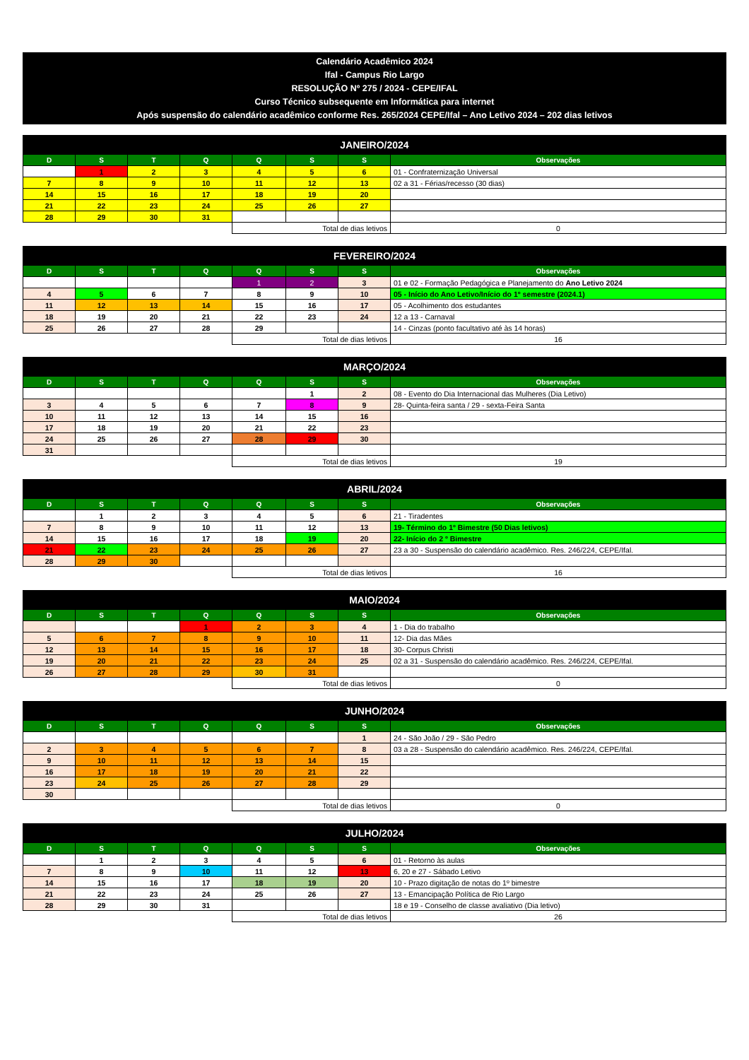Calendário Acadêmico 2024
Ifal - Campus Rio Largo
RESOLUÇÃO Nº 275 / 2024 - CEPE/IFAL
Curso Técnico subsequente em Informática para internet
Após suspensão do calendário acadêmico conforme Res. 265/2024 CEPE/Ifal – Ano Letivo 2024 – 202 dias letivos
| JANEIRO/2024 | | | | | | | |
| --- | --- | --- | --- | --- | --- | --- | --- |
| D | S | T | Q | Q | S | S | Observações |
| | 1 | 2 | 3 | 4 | 5 | 6 | 01 - Confraternização Universal |
| 7 | 8 | 9 | 10 | 11 | 12 | 13 | 02 a 31 - Férias/recesso (30 dias) |
| 14 | 15 | 16 | 17 | 18 | 19 | 20 | |
| 21 | 22 | 23 | 24 | 25 | 26 | 27 | |
| 28 | 29 | 30 | 31 | | | | |
| | | | | Total de dias letivos | | | 0 |
| FEVEREIRO/2024 | | | | | | | |
| --- | --- | --- | --- | --- | --- | --- | --- |
| D | S | T | Q | Q | S | S | Observações |
| | | | | 1 | 2 | 3 | 01 e 02 - Formação Pedagógica e Planejamento do Ano Letivo 2024 |
| 4 | 5 | 6 | 7 | 8 | 9 | 10 | 05 - Início do Ano Letivo/Início do 1º semestre (2024.1) |
| 11 | 12 | 13 | 14 | 15 | 16 | 17 | 05 - Acolhimento dos estudantes |
| 18 | 19 | 20 | 21 | 22 | 23 | 24 | 12 a 13 - Carnaval |
| 25 | 26 | 27 | 28 | 29 | | | 14 - Cinzas (ponto facultativo até às 14 horas) |
| | | | | Total de dias letivos | | | 16 |
| MARÇO/2024 | | | | | | | |
| --- | --- | --- | --- | --- | --- | --- | --- |
| D | S | T | Q | Q | S | S | Observações |
| | | | | | 1 | 2 | 08 - Evento do Dia Internacional das Mulheres (Dia Letivo) |
| 3 | 4 | 5 | 6 | 7 | 8 | 9 | 28- Quinta-feira santa / 29 - sexta-Feira Santa |
| 10 | 11 | 12 | 13 | 14 | 15 | 16 | |
| 17 | 18 | 19 | 20 | 21 | 22 | 23 | |
| 24 | 25 | 26 | 27 | 28 | 29 | 30 | |
| 31 | | | | | | | |
| | | | | Total de dias letivos | | | 19 |
| ABRIL/2024 | | | | | | | |
| --- | --- | --- | --- | --- | --- | --- | --- |
| D | S | T | Q | Q | S | S | Observações |
| | 1 | 2 | 3 | 4 | 5 | 6 | 21 - Tiradentes |
| 7 | 8 | 9 | 10 | 11 | 12 | 13 | 19- Término do 1º Bimestre (50 Dias letivos) |
| 14 | 15 | 16 | 17 | 18 | 19 | 20 | 22- Início do 2 º Bimestre |
| 21 | 22 | 23 | 24 | 25 | 26 | 27 | 23 a 30 - Suspensão do calendário acadêmico. Res. 246/224, CEPE/Ifal. |
| 28 | 29 | 30 | | | | | |
| | | | | Total de dias letivos | | | 16 |
| MAIO/2024 | | | | | | | |
| --- | --- | --- | --- | --- | --- | --- | --- |
| D | S | T | Q | Q | S | S | Observações |
| | | | 1 | 2 | 3 | 4 | 1 - Dia do trabalho |
| 5 | 6 | 7 | 8 | 9 | 10 | 11 | 12- Dia das Mães |
| 12 | 13 | 14 | 15 | 16 | 17 | 18 | 30- Corpus Christi |
| 19 | 20 | 21 | 22 | 23 | 24 | 25 | 02 a 31 - Suspensão do calendário acadêmico. Res. 246/224, CEPE/Ifal. |
| 26 | 27 | 28 | 29 | 30 | 31 | | |
| | | | | Total de dias letivos | | | 0 |
| JUNHO/2024 | | | | | | | |
| --- | --- | --- | --- | --- | --- | --- | --- |
| D | S | T | Q | Q | S | S | Observações |
| | | | | | | 1 | 24 - São João / 29 - São Pedro |
| 2 | 3 | 4 | 5 | 6 | 7 | 8 | 03 a 28 - Suspensão do calendário acadêmico. Res. 246/224, CEPE/Ifal. |
| 9 | 10 | 11 | 12 | 13 | 14 | 15 | |
| 16 | 17 | 18 | 19 | 20 | 21 | 22 | |
| 23 | 24 | 25 | 26 | 27 | 28 | 29 | |
| 30 | | | | | | | |
| | | | | Total de dias letivos | | | 0 |
| JULHO/2024 | | | | | | | |
| --- | --- | --- | --- | --- | --- | --- | --- |
| D | S | T | Q | Q | S | S | Observações |
| | 1 | 2 | 3 | 4 | 5 | 6 | 01 - Retorno às aulas |
| 7 | 8 | 9 | 10 | 11 | 12 | 13 | 6, 20 e 27 - Sábado Letivo |
| 14 | 15 | 16 | 17 | 18 | 19 | 20 | 10 - Prazo digitação de notas do 1º bimestre |
| 21 | 22 | 23 | 24 | 25 | 26 | 27 | 13 - Emancipação Política de Rio Largo |
| 28 | 29 | 30 | 31 | | | | 18 e 19 - Conselho de classe avaliativo (Dia letivo) |
| | | | | Total de dias letivos | | | 26 |